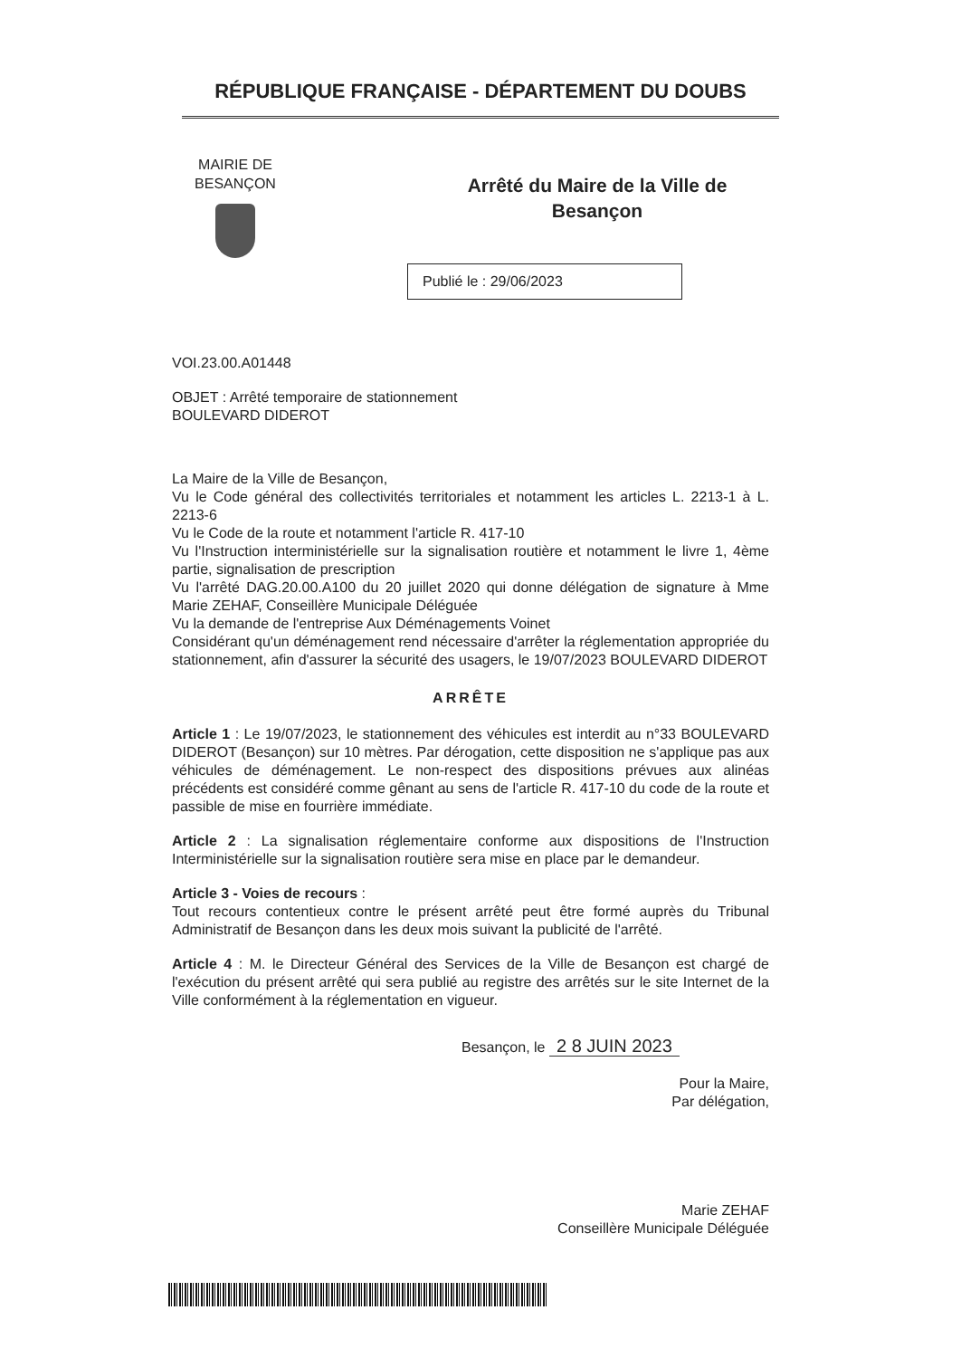RÉPUBLIQUE FRANÇAISE - DÉPARTEMENT DU DOUBS
MAIRIE DE
BESANÇON
Arrêté du Maire de la Ville de
Besançon
Publié le : 29/06/2023
VOI.23.00.A01448
OBJET : Arrêté temporaire de stationnement
BOULEVARD DIDEROT
La Maire de la Ville de Besançon,
Vu le Code général des collectivités territoriales et notamment les articles L. 2213-1 à L. 2213-6
Vu le Code de la route et notamment l'article R. 417-10
Vu l'Instruction interministérielle sur la signalisation routière et notamment le livre 1, 4ème partie, signalisation de prescription
Vu l'arrêté DAG.20.00.A100 du 20 juillet 2020 qui donne délégation de signature à Mme Marie ZEHAF, Conseillère Municipale Déléguée
Vu la demande de l'entreprise Aux Déménagements Voinet
Considérant qu'un déménagement rend nécessaire d'arrêter la réglementation appropriée du stationnement, afin d'assurer la sécurité des usagers, le 19/07/2023 BOULEVARD DIDEROT
ARRÊTE
Article 1 : Le 19/07/2023, le stationnement des véhicules est interdit au n°33 BOULEVARD DIDEROT (Besançon) sur 10 mètres. Par dérogation, cette disposition ne s'applique pas aux véhicules de déménagement. Le non-respect des dispositions prévues aux alinéas précédents est considéré comme gênant au sens de l'article R. 417-10 du code de la route et passible de mise en fourrière immédiate.
Article 2 : La signalisation réglementaire conforme aux dispositions de l'Instruction Interministérielle sur la signalisation routière sera mise en place par le demandeur.
Article 3 - Voies de recours :
Tout recours contentieux contre le présent arrêté peut être formé auprès du Tribunal Administratif de Besançon dans les deux mois suivant la publicité de l'arrêté.
Article 4 : M. le Directeur Général des Services de la Ville de Besançon est chargé de l'exécution du présent arrêté qui sera publié au registre des arrêtés sur le site Internet de la Ville conformément à la réglementation en vigueur.
Besançon, le 2 8 JUIN 2023
Pour la Maire,
Par délégation,
Marie ZEHAF
Conseillère Municipale Déléguée